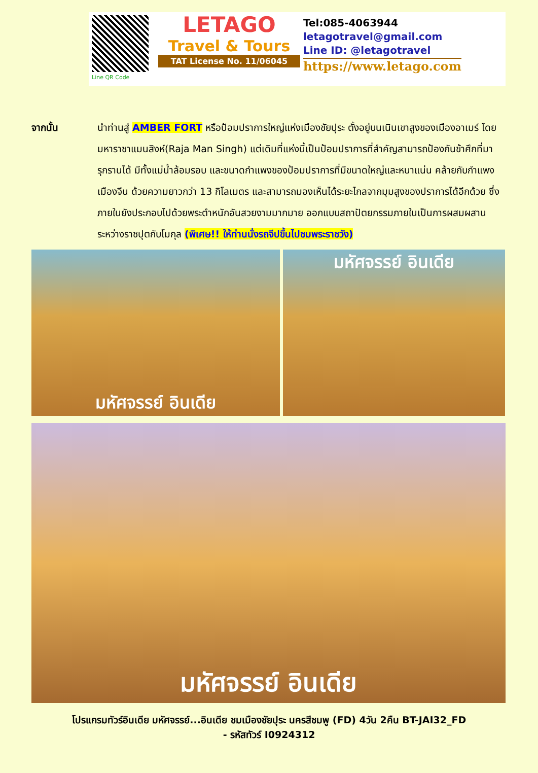Line QR Code
LETAGO
Travel & Tours
TAT License No. 11/06045
Tel:085-4063944
letagotravel@gmail.com
Line ID: @letagotravel
https://www.letago.com
จากนั้น นำท่านสู่ AMBER FORT หรือป้อมปราการใหญ่แห่งเมืองชัยปุระ ตั้งอยู่บนเนินเขาสูงของเมืองอาเมร์ โดยมหาราชาแมนสิงห์(Raja Man Singh) แต่เดิมที่แห่งนี้เป็นป้อมปราการที่สำคัญสามารถป้องกันข้าศึกที่มารุกรานได้ มีทั้งแม่น้ำล้อมรอบ และขนาดกำแพงของป้อมปราการที่มีขนาดใหญ่และหนาแน่น คล้ายกับกำแพงเมืองจีน ด้วยความยาวกว่า 13 กิโลเมตร และสามารถมองเห็นได้ระยะไกลจากมุมสูงของปราการได้อีกด้วย ซึ่งภายในยังประกอบไปด้วยพระตำหนักอันสวยงามมากมาย ออกแบบสถาปัตยกรรมภายในเป็นการผสมผสานระหว่างราชปุตกับโมกุล (พิเศษ!! ให้ท่านนั่งรถจีปขึ้นไปชมพระราชวัง)
มหัศจรรย์ อินเดีย มหัศจรรย์ อินเดีย
มหัศจรรย์ อินเดีย
โปรแกรมทัวร์อินเดีย มหัศจรรย์...อินเดีย ชมเมืองชัยปุระ นครสีชมพู (FD) 4วัน 2คืน BT-JAI32_FD
- รหัสทัวร์ I0924312